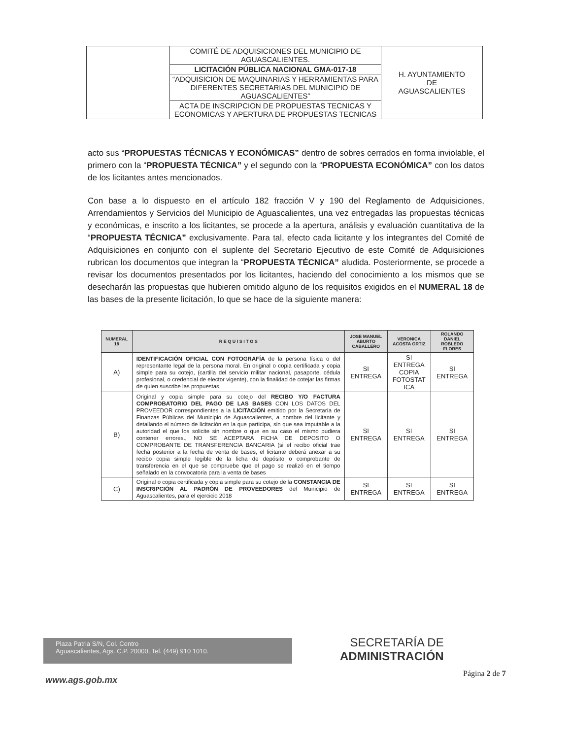| | COMITÉ DE ADQUISICIONES DEL MUNICIPIO DE AGUASCALIENTES. | H. AYUNTAMIENTO DE AGUASCALIENTES |
| | LICITACIÓN PÚBLICA NACIONAL GMA-017-18 | |
| | “ADQUISICION DE MAQUINARIAS Y HERRAMIENTAS PARA DIFERENTES SECRETARIAS DEL MUNICIPIO DE AGUASCALIENTES” | |
| | ACTA DE INSCRIPCION DE PROPUESTAS TECNICAS Y ECONOMICAS Y APERTURA DE PROPUESTAS TECNICAS | |
acto sus “PROPUESTAS TÉCNICAS Y ECONÓMICAS” dentro de sobres cerrados en forma inviolable, el primero con la “PROPUESTA TÉCNICA” y el segundo con la “PROPUESTA ECONÓMICA” con los datos de los licitantes antes mencionados.
Con base a lo dispuesto en el artículo 182 fracción V y 190 del Reglamento de Adquisiciones, Arrendamientos y Servicios del Municipio de Aguascalientes, una vez entregadas las propuestas técnicas y económicas, e inscrito a los licitantes, se procede a la apertura, análisis y evaluación cuantitativa de la “PROPUESTA TÉCNICA” exclusivamente. Para tal, efecto cada licitante y los integrantes del Comité de Adquisiciones en conjunto con el suplente del Secretario Ejecutivo de este Comité de Adquisiciones rubrican los documentos que integran la “PROPUESTA TÉCNICA” aludida. Posteriormente, se procede a revisar los documentos presentados por los licitantes, haciendo del conocimiento a los mismos que se desecharán las propuestas que hubieren omitido alguno de los requisitos exigidos en el NUMERAL 18 de las bases de la presente licitación, lo que se hace de la siguiente manera:
| NUMERAL 18 | R E Q U I S I T O S | JOSE MANUEL ABURTO CABALLERO | VERONICA ACOSTA ORTIZ | ROLANDO DANIEL ROBLEDO FLORES |
| --- | --- | --- | --- | --- |
| A) | IDENTIFICACIÓN OFICIAL CON FOTOGRAFÍA de la persona física o del representante legal de la persona moral. En original o copia certificada y copia simple para su cotejo, (cartilla del servicio militar nacional, pasaporte, cédula profesional, o credencial de elector vigente), con la finalidad de cotejar las firmas de quien suscribe las propuestas. | SI ENTREGA | SI ENTREGA COPIA FOTOSTAT ICA | SI ENTREGA |
| B) | Original y copia simple para su cotejo del RECIBO Y/O FACTURA COMPROBATORIO DEL PAGO DE LAS BASES CON LOS DATOS DEL PROVEEDOR correspondientes a la LICITACIÓN emitido por la Secretaría de Finanzas Públicas del Municipio de Aguascalientes, a nombre del licitante y detallando el número de licitación en la que participa, sin que sea imputable a la autoridad el que los solicite sin nombre o que en su caso el mismo pudiera contener errores., NO SE ACEPTARA FICHA DE DEPOSITO O COMPROBANTE DE TRANSFERENCIA BANCARIA (si el recibo oficial trae fecha posterior a la fecha de venta de bases, el licitante deberá anexar a su recibo copia simple legible de la ficha de depósito o comprobante de transferencia en el que se compruebe que el pago se realizó en el tiempo señalado en la convocatoria para la venta de bases | SI ENTREGA | SI ENTREGA | SI ENTREGA |
| C) | Original o copia certificada y copia simple para su cotejo de la CONSTANCIA DE INSCRIPCIÓN AL PADRÓN DE PROVEEDORES del Municipio de Aguascalientes, para el ejercicio 2018 | SI ENTREGA | SI ENTREGA | SI ENTREGA |
Plaza Patria S/N, Col. Centro
Aguascalientes, Ags. C.P. 20000, Tel. (449) 910 1010.
SECRETARÍA DE
ADMINISTRACIÓN
www.ags.gob.mx
Página 2 de 7